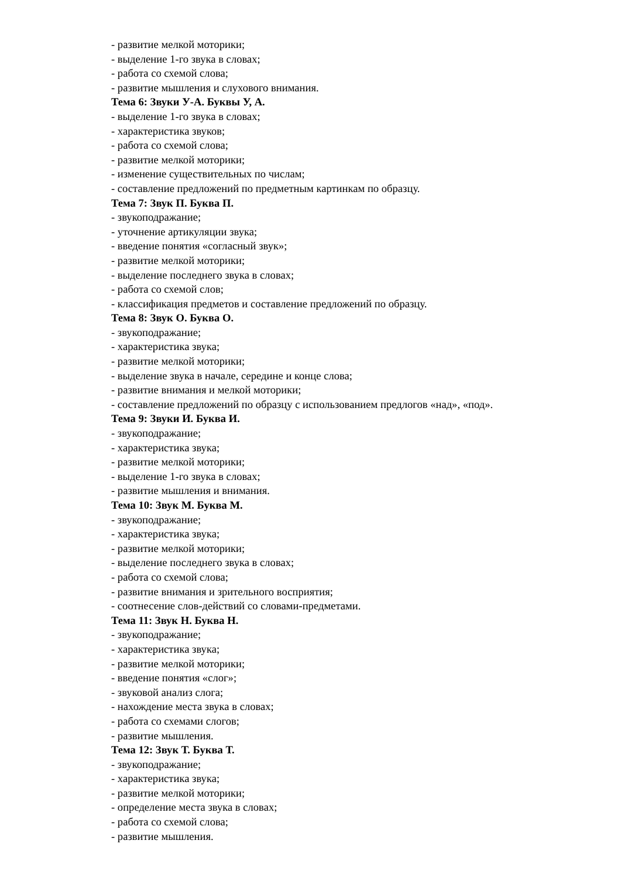- развитие мелкой моторики;
- выделение 1-го звука в словах;
- работа со схемой слова;
- развитие мышления и слухового внимания.
Тема 6: Звуки У-А. Буквы У, А.
- выделение 1-го звука в словах;
- характеристика звуков;
- работа со схемой слова;
- развитие мелкой моторики;
- изменение существительных по числам;
- составление предложений по предметным картинкам по образцу.
Тема 7: Звук П. Буква П.
- звукоподражание;
- уточнение артикуляции звука;
- введение понятия «согласный звук»;
- развитие мелкой моторики;
- выделение последнего звука в словах;
- работа со схемой слов;
- классификация предметов и составление предложений по образцу.
Тема 8: Звук О. Буква О.
- звукоподражание;
- характеристика звука;
- развитие мелкой моторики;
- выделение звука в начале, середине и конце слова;
- развитие внимания и мелкой моторики;
- составление предложений по образцу с использованием предлогов «над», «под».
Тема 9: Звуки И. Буква И.
- звукоподражание;
- характеристика звука;
- развитие мелкой моторики;
- выделение 1-го звука в словах;
- развитие мышления и внимания.
Тема 10: Звук М. Буква М.
- звукоподражание;
- характеристика звука;
- развитие мелкой моторики;
- выделение последнего звука в словах;
- работа со схемой слова;
- развитие внимания и зрительного восприятия;
- соотнесение слов-действий со словами-предметами.
Тема 11: Звук Н. Буква Н.
- звукоподражание;
- характеристика звука;
- развитие мелкой моторики;
- введение понятия «слог»;
- звуковой анализ слога;
- нахождение места звука в словах;
- работа со схемами слогов;
- развитие мышления.
Тема 12: Звук Т. Буква Т.
- звукоподражание;
- характеристика звука;
- развитие мелкой моторики;
- определение места звука в словах;
- работа со схемой слова;
- развитие мышления.